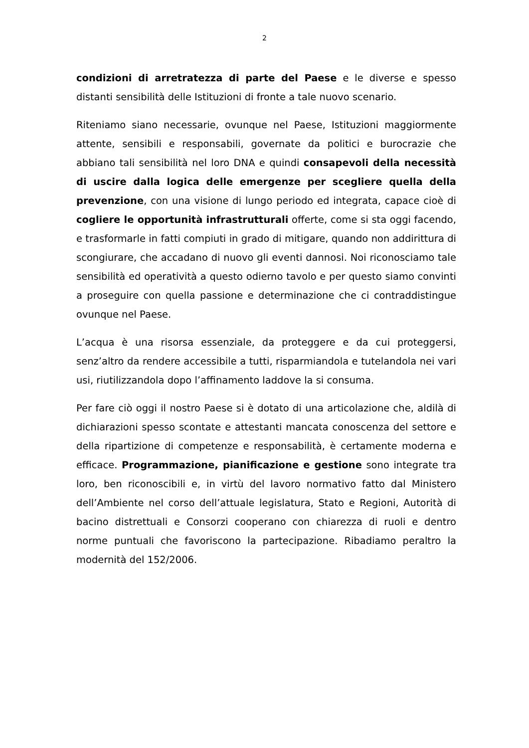2
condizioni di arretratezza di parte del Paese e le diverse e spesso distanti sensibilità delle Istituzioni di fronte a tale nuovo scenario.
Riteniamo siano necessarie, ovunque nel Paese, Istituzioni maggiormente attente, sensibili e responsabili, governate da politici e burocrazie che abbiano tali sensibilità nel loro DNA e quindi consapevoli della necessità di uscire dalla logica delle emergenze per scegliere quella della prevenzione, con una visione di lungo periodo ed integrata, capace cioè di cogliere le opportunità infrastrutturali offerte, come si sta oggi facendo, e trasformarle in fatti compiuti in grado di mitigare, quando non addirittura di scongiurare, che accadano di nuovo gli eventi dannosi. Noi riconosciamo tale sensibilità ed operatività a questo odierno tavolo e per questo siamo convinti a proseguire con quella passione e determinazione che ci contraddistingue ovunque nel Paese.
L’acqua è una risorsa essenziale, da proteggere e da cui proteggersi, senz’altro da rendere accessibile a tutti, risparmiandola e tutelandola nei vari usi, riutilizzandola dopo l’affinamento laddove la si consuma.
Per fare ciò oggi il nostro Paese si è dotato di una articolazione che, aldilà di dichiarazioni spesso scontate e attestanti mancata conoscenza del settore e della ripartizione di competenze e responsabilità, è certamente moderna e efficace. Programmazione, pianificazione e gestione sono integrate tra loro, ben riconoscibili e, in virtù del lavoro normativo fatto dal Ministero dell’Ambiente nel corso dell’attuale legislatura, Stato e Regioni, Autorità di bacino distrettuali e Consorzi cooperano con chiarezza di ruoli e dentro norme puntuali che favoriscono la partecipazione. Ribadiamo peraltro la modernità del 152/2006.